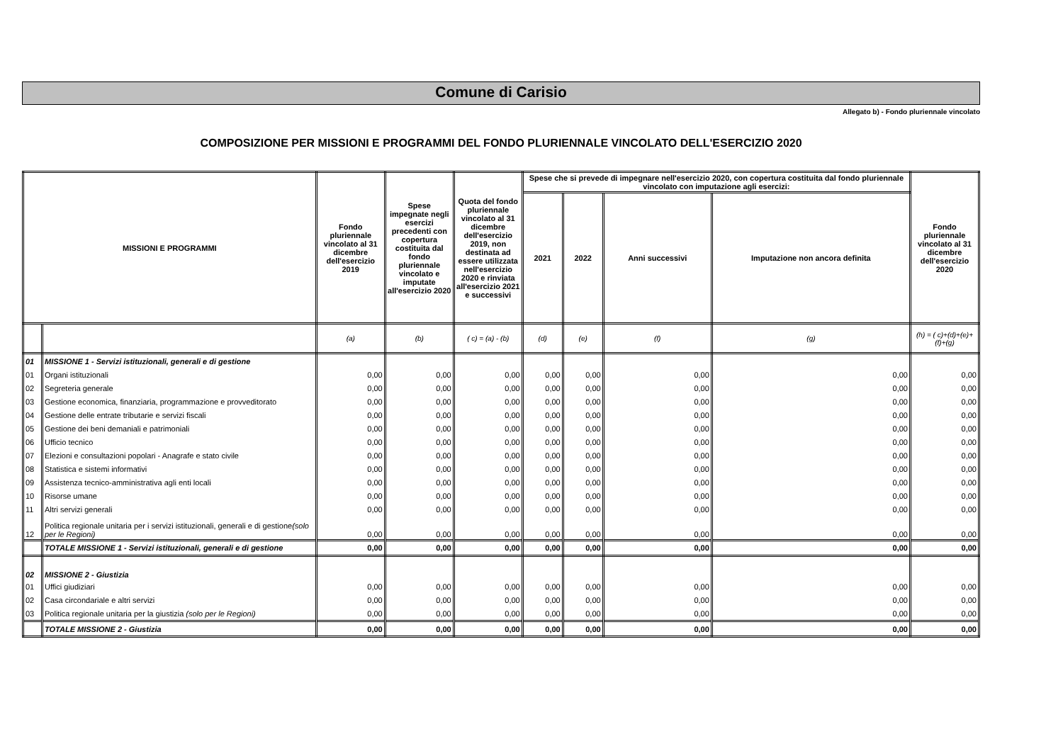Comune di Carisio
Allegato b) - Fondo pluriennale vincolato
COMPOSIZIONE PER MISSIONI E PROGRAMMI DEL FONDO PLURIENNALE VINCOLATO DELL'ESERCIZIO 2020
| MISSIONI E PROGRAMMI | | Fondo pluriennale vincolato al 31 dicembre dell'esercizio 2019 | Spese impegnate negli esercizi precedenti con copertura costituita dal fondo pluriennale vincolato e imputate all'esercizio 2020 | Quota del fondo pluriennale vincolato al 31 dicembre dell'esercizio 2019, non destinata ad essere utilizzata nell'esercizio 2020 e rinviata all'esercizio 2021 e successivi | Spese che si prevede di impegnare nell'esercizio 2020, con copertura costituita dal fondo pluriennale vincolato con imputazione agli esercizi: | | | | Fondo pluriennale vincolato al 31 dicembre dell'esercizio 2020 |
| --- | --- | --- | --- | --- | --- | --- | --- | --- | --- |
| | | | | | 2021 | 2022 | Anni successivi | Imputazione non ancora definita | |
| | | (a) | (b) | ( c) = (a) - (b) | (d) | (e) | (f) | (g) | (h) = ( c)+(d)+(e)+(f)+(g) |
| 01 | MISSIONE 1 - Servizi istituzionali, generali e di gestione | | | | | | | | |
| 01 | Organi istituzionali | 0,00 | 0,00 | 0,00 | 0,00 | 0,00 | 0,00 | 0,00 | 0,00 |
| 02 | Segreteria generale | 0,00 | 0,00 | 0,00 | 0,00 | 0,00 | 0,00 | 0,00 | 0,00 |
| 03 | Gestione economica, finanziaria, programmazione e provveditorato | 0,00 | 0,00 | 0,00 | 0,00 | 0,00 | 0,00 | 0,00 | 0,00 |
| 04 | Gestione delle entrate tributarie e servizi fiscali | 0,00 | 0,00 | 0,00 | 0,00 | 0,00 | 0,00 | 0,00 | 0,00 |
| 05 | Gestione dei beni demaniali e patrimoniali | 0,00 | 0,00 | 0,00 | 0,00 | 0,00 | 0,00 | 0,00 | 0,00 |
| 06 | Ufficio tecnico | 0,00 | 0,00 | 0,00 | 0,00 | 0,00 | 0,00 | 0,00 | 0,00 |
| 07 | Elezioni e consultazioni popolari - Anagrafe e stato civile | 0,00 | 0,00 | 0,00 | 0,00 | 0,00 | 0,00 | 0,00 | 0,00 |
| 08 | Statistica e sistemi informativi | 0,00 | 0,00 | 0,00 | 0,00 | 0,00 | 0,00 | 0,00 | 0,00 |
| 09 | Assistenza tecnico-amministrativa agli enti locali | 0,00 | 0,00 | 0,00 | 0,00 | 0,00 | 0,00 | 0,00 | 0,00 |
| 10 | Risorse umane | 0,00 | 0,00 | 0,00 | 0,00 | 0,00 | 0,00 | 0,00 | 0,00 |
| 11 | Altri servizi generali | 0,00 | 0,00 | 0,00 | 0,00 | 0,00 | 0,00 | 0,00 | 0,00 |
| 12 | Politica regionale unitaria per i servizi istituzionali, generali e di gestione (solo per le Regioni) | 0,00 | 0,00 | 0,00 | 0,00 | 0,00 | 0,00 | 0,00 | 0,00 |
| | TOTALE MISSIONE 1 - Servizi istituzionali, generali e di gestione | 0,00 | 0,00 | 0,00 | 0,00 | 0,00 | 0,00 | 0,00 | 0,00 |
| 02 | MISSIONE 2 - Giustizia | | | | | | | | |
| 01 | Uffici giudiziari | 0,00 | 0,00 | 0,00 | 0,00 | 0,00 | 0,00 | 0,00 | 0,00 |
| 02 | Casa circondariale e altri servizi | 0,00 | 0,00 | 0,00 | 0,00 | 0,00 | 0,00 | 0,00 | 0,00 |
| 03 | Politica regionale unitaria per la giustizia (solo per le Regioni) | 0,00 | 0,00 | 0,00 | 0,00 | 0,00 | 0,00 | 0,00 | 0,00 |
| | TOTALE MISSIONE 2 - Giustizia | 0,00 | 0,00 | 0,00 | 0,00 | 0,00 | 0,00 | 0,00 | 0,00 |